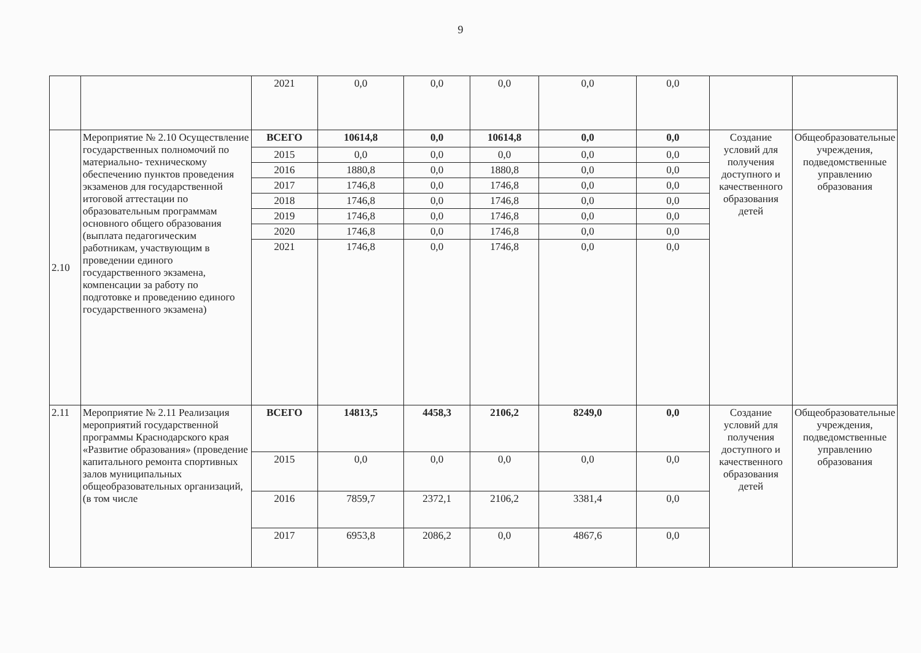9
| | | 2021 | 0,0 | 0,0 | 0,0 | 0,0 | 0,0 | | |
| 2.10 | Мероприятие № 2.10 Осуществление государственных полномочий по материально- техническому обеспечению пунктов проведения экзаменов для государственной итоговой аттестации по образовательным программам основного общего образования (выплата педагогическим работникам, участвующим в проведении единого государственного экзамена, компенсации за работу по подготовке и проведению единого государственного экзамена) | ВСЕГО | 10614,8 | 0,0 | 10614,8 | 0,0 | 0,0 | Создание условий для получения доступного и качественного образования детей | Общеобразовательные учреждения, подведомственные управлению образования |
| | | 2015 | 0,0 | 0,0 | 0,0 | 0,0 | 0,0 | | |
| | | 2016 | 1880,8 | 0,0 | 1880,8 | 0,0 | 0,0 | | |
| | | 2017 | 1746,8 | 0,0 | 1746,8 | 0,0 | 0,0 | | |
| | | 2018 | 1746,8 | 0,0 | 1746,8 | 0,0 | 0,0 | | |
| | | 2019 | 1746,8 | 0,0 | 1746,8 | 0,0 | 0,0 | | |
| | | 2020 | 1746,8 | 0,0 | 1746,8 | 0,0 | 0,0 | | |
| | | 2021 | 1746,8 | 0,0 | 1746,8 | 0,0 | 0,0 | | |
| 2.11 | Мероприятие № 2.11 Реализация мероприятий государственной программы Краснодарского края «Развитие образования» (проведение капитального ремонта спортивных залов муниципальных общеобразовательных организаций, (в том числе | ВСЕГО | 14813,5 | 4458,3 | 2106,2 | 8249,0 | 0,0 | Создание условий для получения доступного и качественного образования детей | Общеобразовательные учреждения, подведомственные управлению образования |
| | | 2015 | 0,0 | 0,0 | 0,0 | 0,0 | 0,0 | | |
| | | 2016 | 7859,7 | 2372,1 | 2106,2 | 3381,4 | 0,0 | | |
| | | 2017 | 6953,8 | 2086,2 | 0,0 | 4867,6 | 0,0 | | |